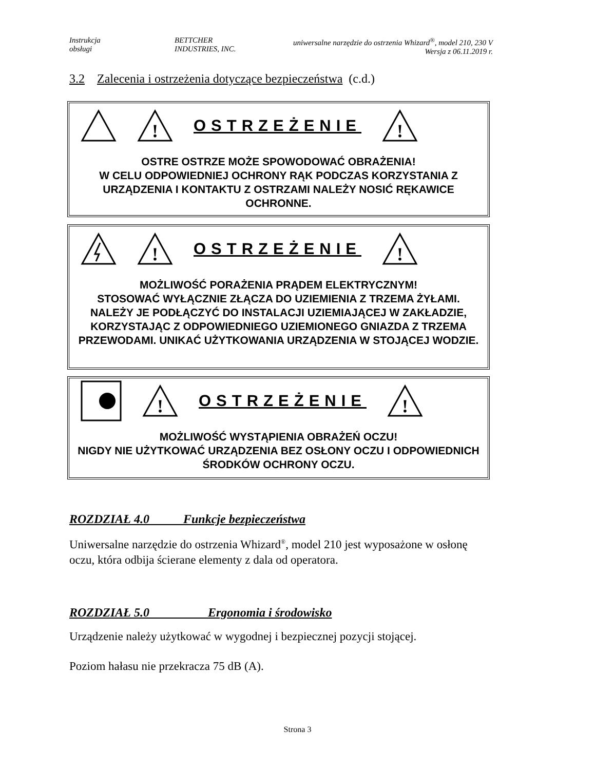Instrukcja
obsługi
BETTCHER
INDUSTRIES, INC.
uniwersalne narzędzie do ostrzenia Whizard<sup>®</sup>, model 210, 230 V
Wersja z 06.11.2019 r.
3.2 Zalecenia i ostrzeżenia dotyczące bezpieczeństwa (c.d.)
!
OSTRZEŻENIE
!
OSTRE OSTRZE MOŻE SPOWODOWAĆ OBRAŻENIA!
W CELU ODPOWIEDNIEJ OCHRONY RĄK PODCZAS KORZYSTANIA Z URZĄDZENIA I KONTAKTU Z OSTRZAMI NALEŻY NOSIĆ RĘKAWICE OCHRONNE.
!
OSTRZEŻENIE
!
MOŻLIWOŚĆ PORAŻENIA PRĄDEM ELEKTRYCZNYM!
STOSOWAĆ WYŁĄCZNIE ZŁĄCZA DO UZIEMIENIA Z TRZEMA ŻYŁAMI. NALEŻY JE PODŁĄCZYĆ DO INSTALACJI UZIEMIAJĄCEJ W ZAKŁADZIE, KORZYSTAJĄC Z ODPOWIEDNIEGO UZIEMIONEGO GNIAZDA Z TRZEMA PRZEWODAMI. UNIKAĆ UŻYTKOWANIA URZĄDZENIA W STOJĄCEJ WODZIE.
!
OSTRZEŻENIE
!
MOŻLIWOŚĆ WYSTĄPIENIA OBRAŻEŃ OCZU!
NIGDY NIE UŻYTKOWAĆ URZĄDZENIA BEZ OSŁONY OCZU I ODPOWIEDNICH ŚRODKÓW OCHRONY OCZU.
ROZDZIAŁ 4.0 Funkcje bezpieczeństwa
Uniwersalne narzędzie do ostrzenia Whizard<sup>®</sup>, model 210 jest wyposażone w osłonę oczu, która odbija ścierane elementy z dala od operatora.
ROZDZIAŁ 5.0 Ergonomia i środowisko
Urządzenie należy użytkować w wygodnej i bezpiecznej pozycji stojącej.
Poziom hałasu nie przekracza 75 dB (A).
Strona 3